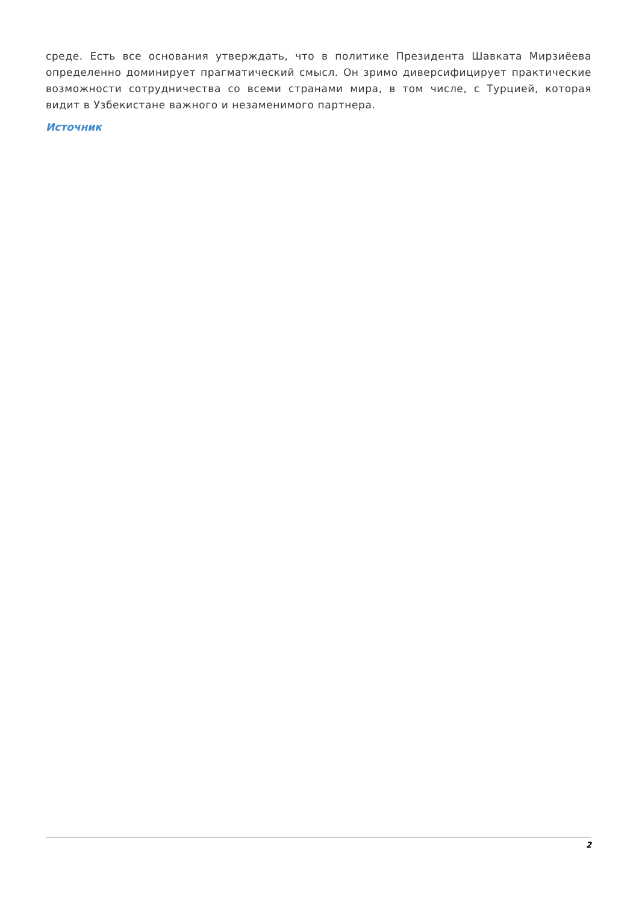среде. Есть все основания утверждать, что в политике Президента Шавката Мирзиёева определенно доминирует прагматический смысл. Он зримо диверсифицирует практические возможности сотрудничества со всеми странами мира, в том числе, с Турцией, которая видит в Узбекистане важного и незаменимого партнера.
Источник
2